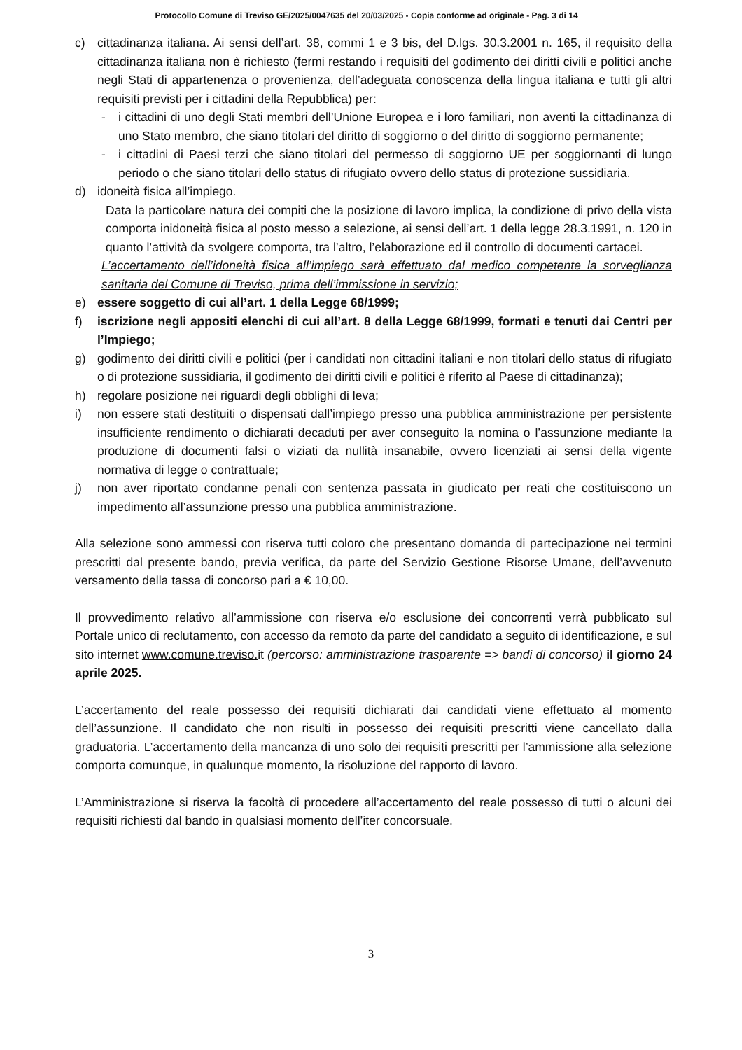Protocollo Comune di Treviso GE/2025/0047635 del 20/03/2025 - Copia conforme ad originale - Pag. 3 di 14
c) cittadinanza italiana. Ai sensi dell’art. 38, commi 1 e 3 bis, del D.lgs. 30.3.2001 n. 165, il requisito della cittadinanza italiana non è richiesto (fermi restando i requisiti del godimento dei diritti civili e politici anche negli Stati di appartenenza o provenienza, dell’adeguata conoscenza della lingua italiana e tutti gli altri requisiti previsti per i cittadini della Repubblica) per:
- i cittadini di uno degli Stati membri dell’Unione Europea e i loro familiari, non aventi la cittadinanza di uno Stato membro, che siano titolari del diritto di soggiorno o del diritto di soggiorno permanente;
- i cittadini di Paesi terzi che siano titolari del permesso di soggiorno UE per soggiornanti di lungo periodo o che siano titolari dello status di rifugiato ovvero dello status di protezione sussidiaria.
d) idoneità fisica all’impiego.
Data la particolare natura dei compiti che la posizione di lavoro implica, la condizione di privo della vista comporta inidoneità fisica al posto messo a selezione, ai sensi dell’art. 1 della legge 28.3.1991, n. 120 in quanto l’attività da svolgere comporta, tra l’altro, l’elaborazione ed il controllo di documenti cartacei.
L’accertamento dell’idoneità fisica all’impiego sarà effettuato dal medico competente la sorveglianza sanitaria del Comune di Treviso, prima dell’immissione in servizio;
e) essere soggetto di cui all’art. 1 della Legge 68/1999;
f) iscrizione negli appositi elenchi di cui all’art. 8 della Legge 68/1999, formati e tenuti dai Centri per l’Impiego;
g) godimento dei diritti civili e politici (per i candidati non cittadini italiani e non titolari dello status di rifugiato o di protezione sussidiaria, il godimento dei diritti civili e politici è riferito al Paese di cittadinanza);
h) regolare posizione nei riguardi degli obblighi di leva;
i) non essere stati destituiti o dispensati dall’impiego presso una pubblica amministrazione per persistente insufficiente rendimento o dichiarati decaduti per aver conseguito la nomina o l’assunzione mediante la produzione di documenti falsi o viziati da nullità insanabile, ovvero licenziati ai sensi della vigente normativa di legge o contrattuale;
j) non aver riportato condanne penali con sentenza passata in giudicato per reati che costituiscono un impedimento all’assunzione presso una pubblica amministrazione.
Alla selezione sono ammessi con riserva tutti coloro che presentano domanda di partecipazione nei termini prescritti dal presente bando, previa verifica, da parte del Servizio Gestione Risorse Umane, dell’avvenuto versamento della tassa di concorso pari a € 10,00.
Il provvedimento relativo all’ammissione con riserva e/o esclusione dei concorrenti verrà pubblicato sul Portale unico di reclutamento, con accesso da remoto da parte del candidato a seguito di identificazione, e sul sito internet www.comune.treviso. it (percorso: amministrazione trasparente => bandi di concorso) il giorno 24 aprile 2025.
L’accertamento del reale possesso dei requisiti dichiarati dai candidati viene effettuato al momento dell’assunzione. Il candidato che non risulti in possesso dei requisiti prescritti viene cancellato dalla graduatoria. L’accertamento della mancanza di uno solo dei requisiti prescritti per l’ammissione alla selezione comporta comunque, in qualunque momento, la risoluzione del rapporto di lavoro.
L’Amministrazione si riserva la facoltà di procedere all’accertamento del reale possesso di tutti o alcuni dei requisiti richiesti dal bando in qualsiasi momento dell’iter concorsuale.
3